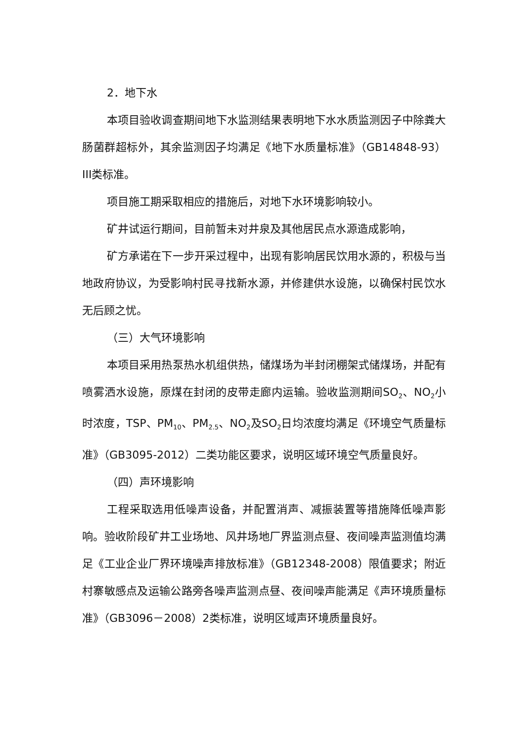2．地下水
本项目验收调查期间地下水监测结果表明地下水水质监测因子中除粪大肠菌群超标外，其余监测因子均满足《地下水质量标准》（GB14848-93）III类标准。
项目施工期采取相应的措施后，对地下水环境影响较小。
矿井试运行期间，目前暂未对井泉及其他居民点水源造成影响，
矿方承诺在下一步开采过程中，出现有影响居民饮用水源的，积极与当地政府协议，为受影响村民寻找新水源，并修建供水设施，以确保村民饮水无后顾之忧。
（三）大气环境影响
本项目采用热泵热水机组供热，储煤场为半封闭棚架式储煤场，并配有喷雾洒水设施，原煤在封闭的皮带走廊内运输。验收监测期间SO<sub>2</sub>、NO<sub>2</sub>小时浓度，TSP、PM<sub>10</sub>、PM<sub>2.5</sub>、NO<sub>2</sub>及SO<sub>2</sub>日均浓度均满足《环境空气质量标准》（GB3095-2012）二类功能区要求，说明区域环境空气质量良好。
（四）声环境影响
工程采取选用低噪声设备，并配置消声、减振装置等措施降低噪声影响。验收阶段矿井工业场地、风井场地厂界监测点昼、夜间噪声监测值均满足《工业企业厂界环境噪声排放标准》（GB12348-2008）限值要求；附近村寨敏感点及运输公路旁各噪声监测点昼、夜间噪声能满足《声环境质量标准》（GB3096－2008）2类标准，说明区域声环境质量良好。